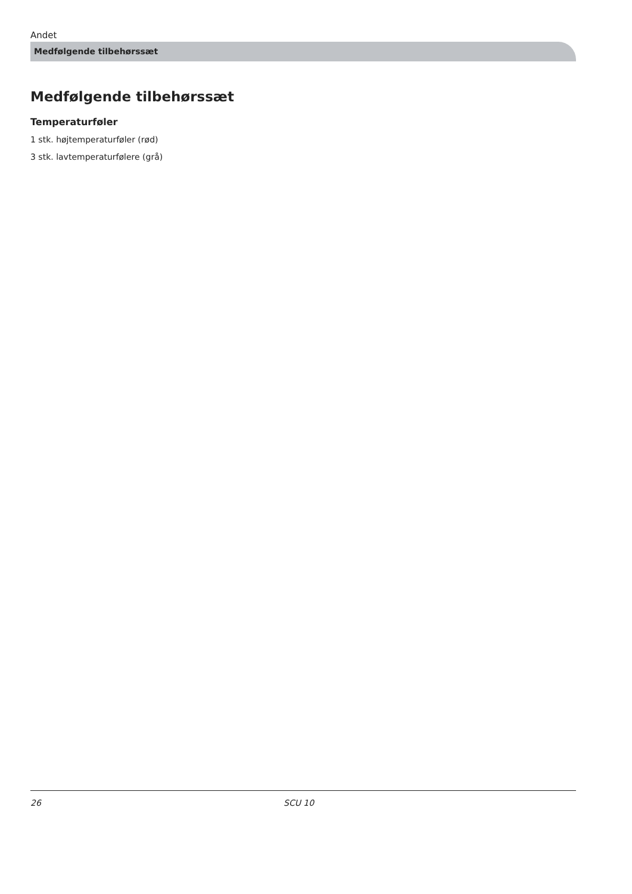Andet
Medfølgende tilbehørssæt
Medfølgende tilbehørssæt
Temperaturføler
1 stk. højtemperaturføler (rød)
3 stk. lavtemperaturfølere (grå)
26 SCU 10